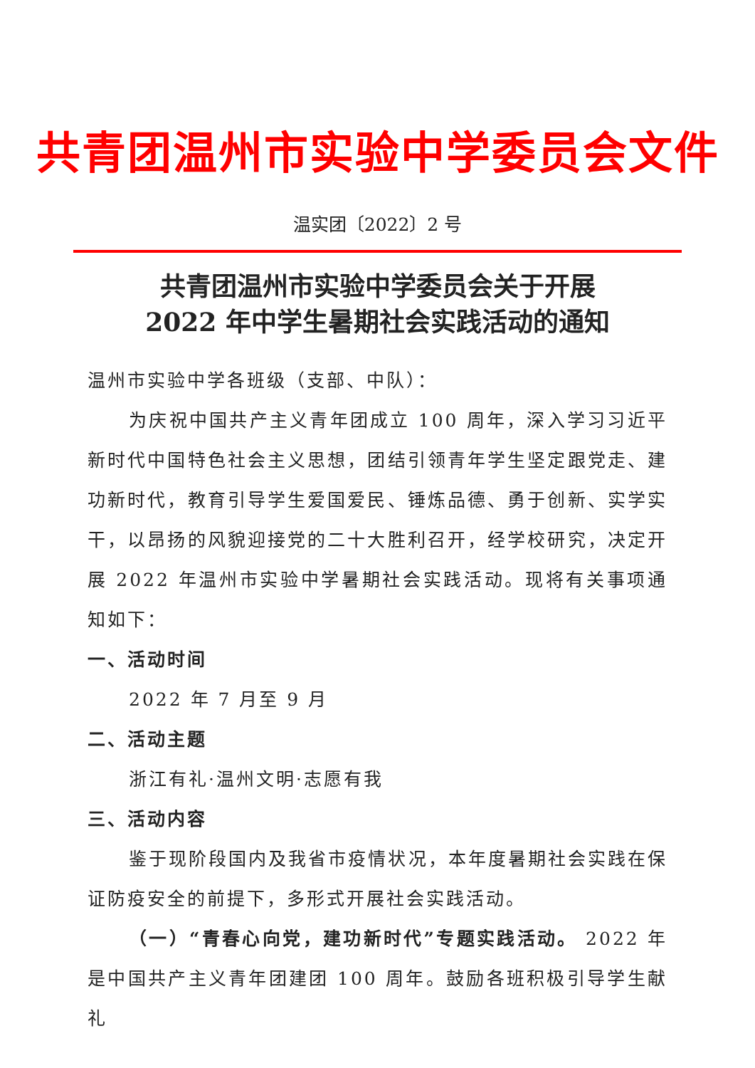共青团温州市实验中学委员会文件
温实团〔2022〕2 号
共青团温州市实验中学委员会关于开展
2022 年中学生暑期社会实践活动的通知
温州市实验中学各班级（支部、中队）：
为庆祝中国共产主义青年团成立 100 周年，深入学习习近平新时代中国特色社会主义思想，团结引领青年学生坚定跟党走、建功新时代，教育引导学生爱国爱民、锤炼品德、勇于创新、实学实干，以昂扬的风貌迎接党的二十大胜利召开，经学校研究，决定开展 2022 年温州市实验中学暑期社会实践活动。现将有关事项通知如下：
一、活动时间
2022 年 7 月至 9 月
二、活动主题
浙江有礼·温州文明·志愿有我
三、活动内容
鉴于现阶段国内及我省市疫情状况，本年度暑期社会实践在保证防疫安全的前提下，多形式开展社会实践活动。
（一）“青春心向党，建功新时代”专题实践活动。 2022 年是中国共产主义青年团建团 100 周年。鼓励各班积极引导学生献礼